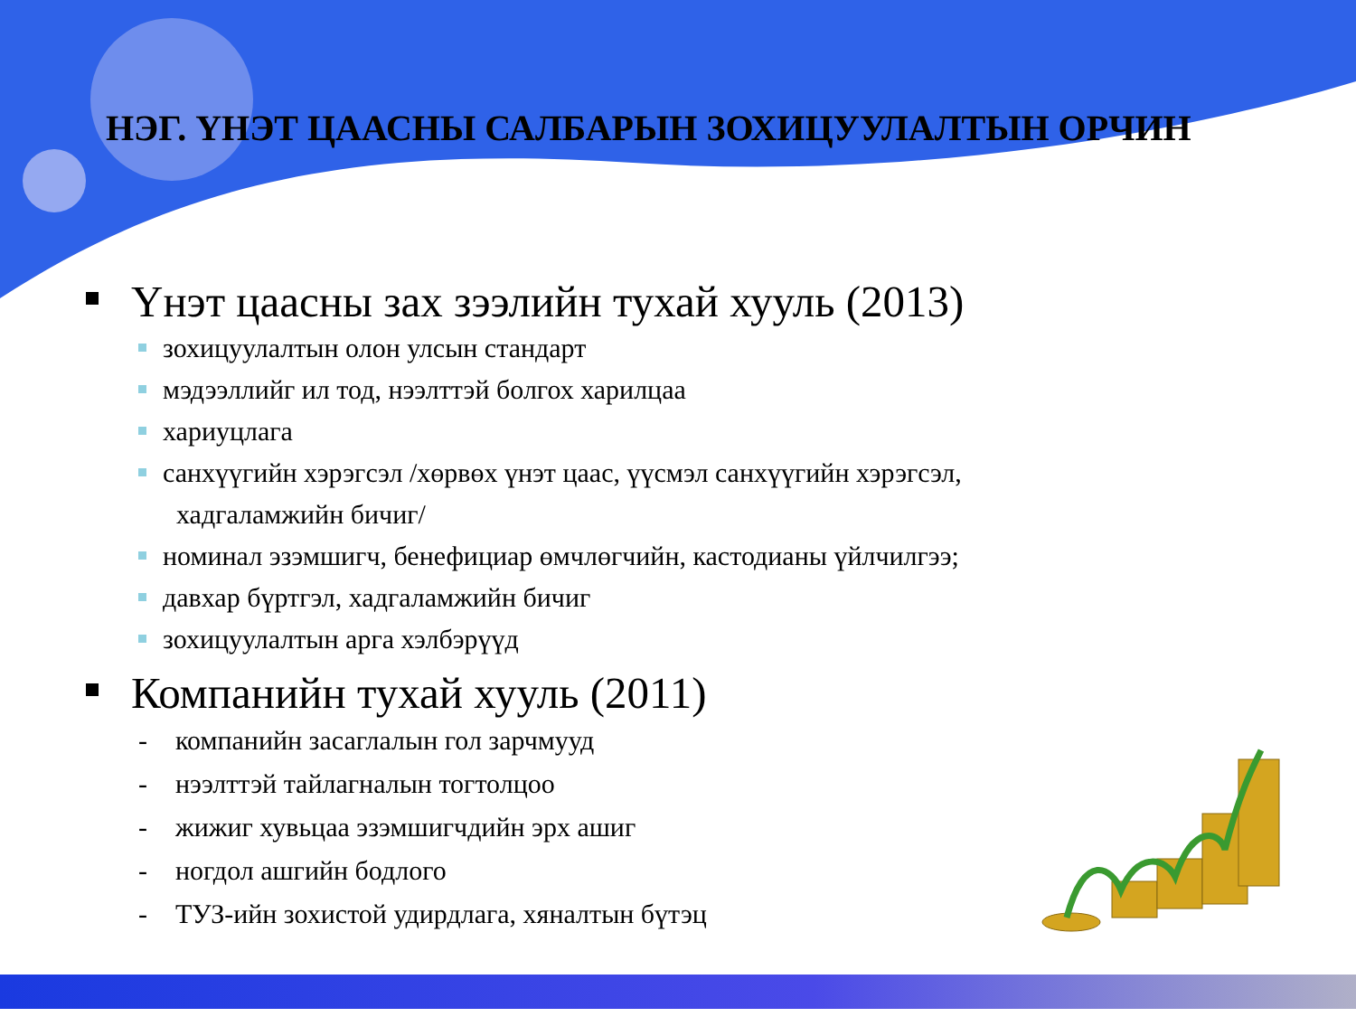НЭГ. ҮНЭТ ЦААСНЫ САЛБАРЫН ЗОХИЦУУЛАЛТЫН ОРЧИН
Үнэт цаасны зах зээлийн тухай хууль (2013)
зохицуулалтын олон улсын стандарт
мэдээллийг ил тод, нээлттэй болгох харилцаа
хариуцлага
санхүүгийн хэрэгсэл /хөрвөх үнэт цаас, үүсмэл санхүүгийн хэрэгсэл,
хадгаламжийн бичиг/
номинал эзэмшигч, бенефициар өмчлөгчийн, кастодианы үйлчилгээ;
давхар бүртгэл, хадгаламжийн бичиг
зохицуулалтын арга хэлбэрүүд
Компанийн тухай хууль (2011)
- компанийн засаглалын гол зарчмууд
- нээлттэй тайлагналын тогтолцоо
- жижиг хувьцаа эзэмшигчдийн эрх ашиг
- ногдол ашгийн бодлого
- ТУЗ-ийн зохистой удирдлага, хяналтын бүтэц